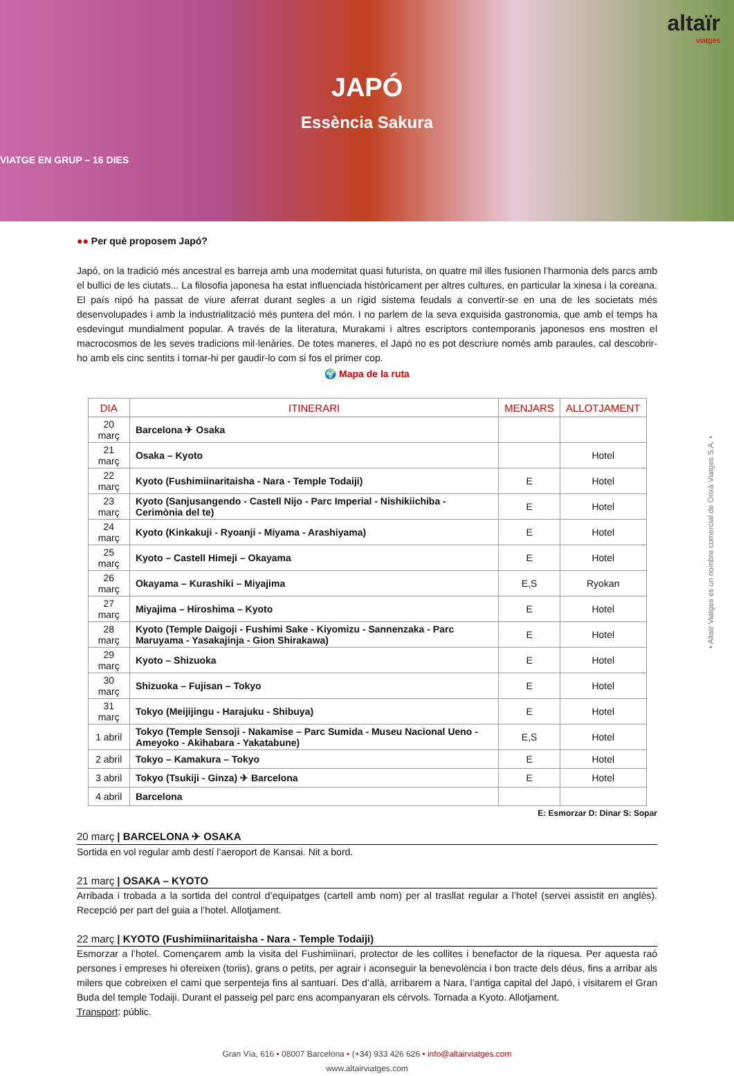altaïr
viatges
JAPÓ
Essència Sakura
VIATGE EN GRUP – 16 DIES
●● Per què proposem Japó?
Japó, on la tradició més ancestral es barreja amb una modernitat quasi futurista, on quatre mil illes fusionen l’harmonia dels parcs amb el bullici de les ciutats... La filosofia japonesa ha estat influenciada històricament per altres cultures, en particular la xinesa i la coreana. El país nipó ha passat de viure aferrat durant segles a un rígid sistema feudals a convertir-se en una de les societats més desenvolupades i amb la industrialització més puntera del món. I no parlem de la seva exquisida gastronomia, que amb el temps ha esdevingut mundialment popular. A través de la literatura, Murakami i altres escriptors contemporanis japonesos ens mostren el macrocosmos de les seves tradicions mil·lenàries. De totes maneres, el Japó no es pot descriure només amb paraules, cal descobrir-ho amb els cinc sentits i tornar-hi per gaudir-lo com si fos el primer cop.
🌍 Mapa de la ruta
| DIA | ITINERARI | MENJARS | ALLOTJAMENT |
| --- | --- | --- | --- |
| 20 març | Barcelona ✈ Osaka | | |
| 21 març | Osaka – Kyoto | | Hotel |
| 22 març | Kyoto (Fushimiinaritaisha - Nara - Temple Todaiji) | E | Hotel |
| 23 març | Kyoto (Sanjusangendo - Castell Nijo - Parc Imperial - Nishikiichiba - Cerimònia del te) | E | Hotel |
| 24 març | Kyoto (Kinkakuji - Ryoanji - Miyama - Arashiyama) | E | Hotel |
| 25 març | Kyoto – Castell Himeji – Okayama | E | Hotel |
| 26 març | Okayama – Kurashiki – Miyajima | E,S | Ryokan |
| 27 març | Miyajima – Hiroshima – Kyoto | E | Hotel |
| 28 març | Kyoto (Temple Daigoji - Fushimi Sake - Kiyomizu - Sannenzaka - Parc Maruyama - Yasakajinja - Gion Shirakawa) | E | Hotel |
| 29 març | Kyoto – Shizuoka | E | Hotel |
| 30 març | Shizuoka – Fujisan – Tokyo | E | Hotel |
| 31 març | Tokyo (Meijijingu - Harajuku - Shibuya) | E | Hotel |
| 1 abril | Tokyo (Temple Sensoji - Nakamise – Parc Sumida - Museu Nacional Ueno - Ameyoko - Akihabara - Yakatabune) | E,S | Hotel |
| 2 abril | Tokyo – Kamakura – Tokyo | E | Hotel |
| 3 abril | Tokyo (Tsukiji - Ginza) ✈ Barcelona | E | Hotel |
| 4 abril | Barcelona | | |
E: Esmorzar D: Dinar S: Sopar
20 març | BARCELONA ✈ OSAKA
Sortida en vol regular amb destí l’aeroport de Kansai. Nit a bord.
21 març | OSAKA – KYOTO
Arribada i trobada a la sortida del control d’equipatges (cartell amb nom) per al trasllat regular a l’hotel (servei assistit en anglès). Recepció per part del guia a l’hotel. Allotjament.
22 març | KYOTO (Fushimiinaritaisha - Nara - Temple Todaiji)
Esmorzar a l’hotel. Començarem amb la visita del Fushimiinari, protector de les collites i benefactor de la riquesa. Per aquesta raó persones i empreses hi ofereixen (toriis), grans o petits, per agrair i aconseguir la benevolència i bon tracte dels déus, fins a arribar als milers que cobreixen el camí que serpenteja fins al santuari. Des d’allà, arribarem a Nara, l’antiga capital del Japó, i visitarem el Gran Buda del temple Todaiji. Durant el passeig pel parc ens acompanyaran els cérvols. Tornada a Kyoto. Allotjament.
Transport: públic.
Gran Vía, 616 • 08007 Barcelona • (+34) 933 426 626 • info@altairviatges.com
www.altairviatges.com
• Altaïr Viatges es un nombre comercial de Orixà Viatges S.A. •